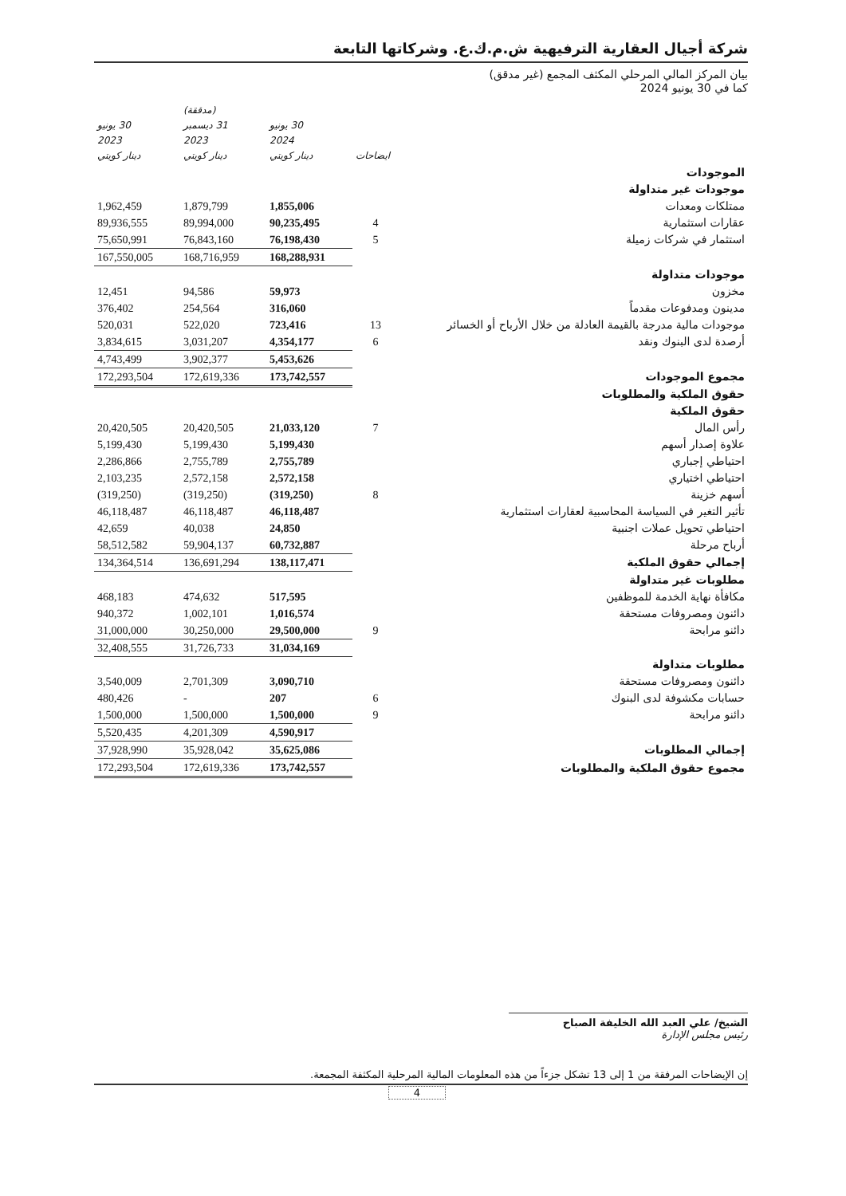شركة أجيال العقارية الترفيهية ش.م.ك.ع. وشركاتها التابعة
بيان المركز المالي المرحلي المكثف المجمع (غير مدقق)
كما في 30 يونيو 2024
| | ايضاحات | 30 يونيو 2024 دينار كويتي | (مدققة) 31 ديسمبر 2023 دينار كويتي | 30 يونيو 2023 دينار كويتي |
| --- | --- | --- | --- | --- |
| الموجودات | | | | |
| موجودات غير متداولة | | | | |
| ممتلكات ومعدات | | 1,855,006 | 1,879,799 | 1,962,459 |
| عقارات استثمارية | 4 | 90,235,495 | 89,994,000 | 89,936,555 |
| استثمار في شركات زميلة | 5 | 76,198,430 | 76,843,160 | 75,650,991 |
| | | 168,288,931 | 168,716,959 | 167,550,005 |
| موجودات متداولة | | | | |
| مخزون | | 59,973 | 94,586 | 12,451 |
| مدينون ومدفوعات مقدماً | | 316,060 | 254,564 | 376,402 |
| موجودات مالية مدرجة بالقيمة العادلة من خلال الأرباح أو الخسائر | 13 | 723,416 | 522,020 | 520,031 |
| أرصدة لدى البنوك ونقد | 6 | 4,354,177 | 3,031,207 | 3,834,615 |
| | | 5,453,626 | 3,902,377 | 4,743,499 |
| مجموع الموجودات | | 173,742,557 | 172,619,336 | 172,293,504 |
| حقوق الملكية والمطلوبات | | | | |
| حقوق الملكية | | | | |
| رأس المال | 7 | 21,033,120 | 20,420,505 | 20,420,505 |
| علاوة إصدار أسهم | | 5,199,430 | 5,199,430 | 5,199,430 |
| احتياطي إجباري | | 2,755,789 | 2,755,789 | 2,286,866 |
| احتياطي اختياري | | 2,572,158 | 2,572,158 | 2,103,235 |
| أسهم خزينة | 8 | (319,250) | (319,250) | (319,250) |
| تأثير التغير في السياسة المحاسبية لعقارات استثمارية | | 46,118,487 | 46,118,487 | 46,118,487 |
| احتياطي تحويل عملات اجنبية | | 24,850 | 40,038 | 42,659 |
| أرباح مرحلة | | 60,732,887 | 59,904,137 | 58,512,582 |
| إجمالي حقوق الملكية | | 138,117,471 | 136,691,294 | 134,364,514 |
| مطلوبات غير متداولة | | | | |
| مكافأة نهاية الخدمة للموظفين | | 517,595 | 474,632 | 468,183 |
| دائنون ومصروفات مستحقة | | 1,016,574 | 1,002,101 | 940,372 |
| دائنو مرابحة | 9 | 29,500,000 | 30,250,000 | 31,000,000 |
| | | 31,034,169 | 31,726,733 | 32,408,555 |
| مطلوبات متداولة | | | | |
| دائنون ومصروفات مستحقة | | 3,090,710 | 2,701,309 | 3,540,009 |
| حسابات مكشوفة لدى البنوك | 6 | 207 | - | 480,426 |
| دائنو مرابحة | 9 | 1,500,000 | 1,500,000 | 1,500,000 |
| | | 4,590,917 | 4,201,309 | 5,520,435 |
| إجمالي المطلوبات | | 35,625,086 | 35,928,042 | 37,928,990 |
| مجموع حقوق الملكية والمطلوبات | | 173,742,557 | 172,619,336 | 172,293,504 |
الشيخ/ علي العبد الله الخليفة الصباح
رئيس مجلس الإدارة
إن الإيضاحات المرفقة من 1 إلى 13 تشكل جزءاً من هذه المعلومات المالية المرحلية المكثفة المجمعة.
4